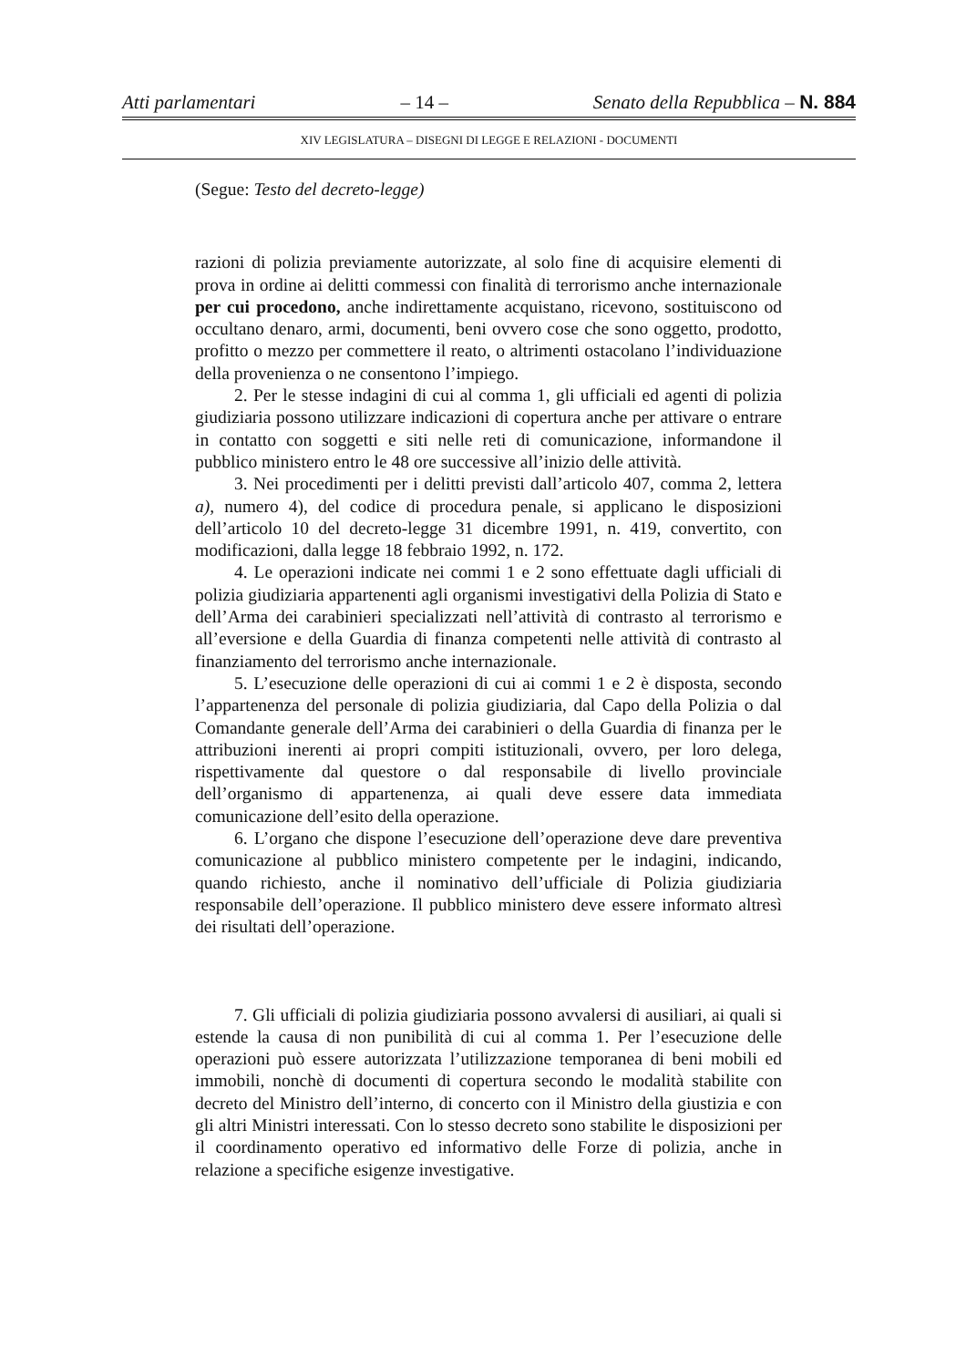Atti parlamentari – 14 – Senato della Repubblica – N. 884
XIV LEGISLATURA – DISEGNI DI LEGGE E RELAZIONI - DOCUMENTI
(Segue: Testo del decreto-legge)
razioni di polizia previamente autorizzate, al solo fine di acquisire elementi di prova in ordine ai delitti commessi con finalità di terrorismo anche internazionale per cui procedono, anche indirettamente acquistano, ricevono, sostituiscono od occultano denaro, armi, documenti, beni ovvero cose che sono oggetto, prodotto, profitto o mezzo per commettere il reato, o altrimenti ostacolano l’individuazione della provenienza o ne consentono l’impiego.
2. Per le stesse indagini di cui al comma 1, gli ufficiali ed agenti di polizia giudiziaria possono utilizzare indicazioni di copertura anche per attivare o entrare in contatto con soggetti e siti nelle reti di comunicazione, informandone il pubblico ministero entro le 48 ore successive all’inizio delle attività.
3. Nei procedimenti per i delitti previsti dall’articolo 407, comma 2, lettera a), numero 4), del codice di procedura penale, si applicano le disposizioni dell’articolo 10 del decreto-legge 31 dicembre 1991, n. 419, convertito, con modificazioni, dalla legge 18 febbraio 1992, n. 172.
4. Le operazioni indicate nei commi 1 e 2 sono effettuate dagli ufficiali di polizia giudiziaria appartenenti agli organismi investigativi della Polizia di Stato e dell’Arma dei carabinieri specializzati nell’attività di contrasto al terrorismo e all’eversione e della Guardia di finanza competenti nelle attività di contrasto al finanziamento del terrorismo anche internazionale.
5. L’esecuzione delle operazioni di cui ai commi 1 e 2 è disposta, secondo l’appartenenza del personale di polizia giudiziaria, dal Capo della Polizia o dal Comandante generale dell’Arma dei carabinieri o della Guardia di finanza per le attribuzioni inerenti ai propri compiti istituzionali, ovvero, per loro delega, rispettivamente dal questore o dal responsabile di livello provinciale dell’organismo di appartenenza, ai quali deve essere data immediata comunicazione dell’esito della operazione.
6. L’organo che dispone l’esecuzione dell’operazione deve dare preventiva comunicazione al pubblico ministero competente per le indagini, indicando, quando richiesto, anche il nominativo dell’ufficiale di Polizia giudiziaria responsabile dell’operazione. Il pubblico ministero deve essere informato altresì dei risultati dell’operazione.
7. Gli ufficiali di polizia giudiziaria possono avvalersi di ausiliari, ai quali si estende la causa di non punibilità di cui al comma 1. Per l’esecuzione delle operazioni può essere autorizzata l’utilizzazione temporanea di beni mobili ed immobili, nonchè di documenti di copertura secondo le modalità stabilite con decreto del Ministro dell’interno, di concerto con il Ministro della giustizia e con gli altri Ministri interessati. Con lo stesso decreto sono stabilite le disposizioni per il coordinamento operativo ed informativo delle Forze di polizia, anche in relazione a specifiche esigenze investigative.